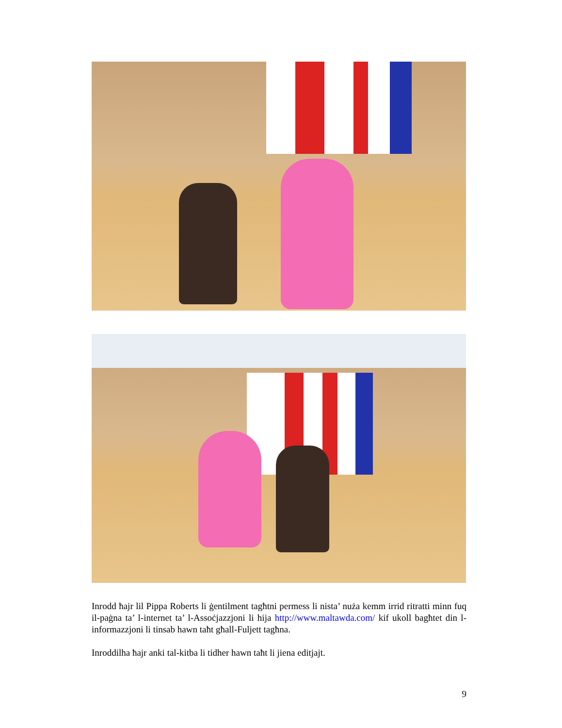Inrodd ħajr lil Pippa Roberts li ġentilment tagħtni permess li nista’ nuża kemm irrid ritratti minn fuq il-paġna ta’ l-internet ta’ l-Assoċjazzjoni li hija http://www.maltawda.com/ kif ukoll bagħtet din l-informazzjoni li tinsab hawn taħt għall-Fuljett tagħna.
Inroddilha ħajr anki tal-kitba li tidher hawn taħt li jiena editjajt.
9